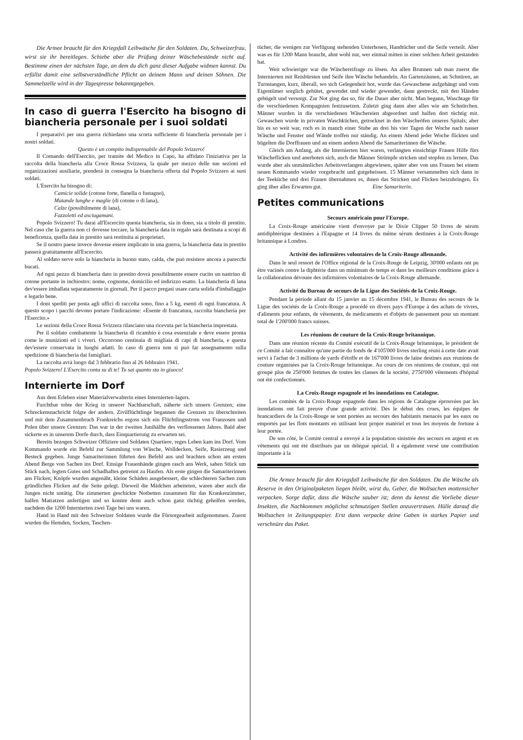Die Armee braucht für den Kriegsfall Leibwäsche für den Soldaten. Du, Schweizerfrau, wirst sie ihr bereitlegen. Schiebe aber die Prüfung deiner Wäschebestände nicht auf. Bestimme einen der nächsten Tage, an dem du dich ganz dieser Aufgabe widmen kannst. Du erfüllst damit eine selbstverständliche Pflicht an deinem Mann und deinen Söhnen. Die Sammelstelle wird in der Tagespresse bekanntgegeben.
In caso di guerra l'Esercito ha bisogno di biancheria personale per i suoi soldati
I preparativi per una guerra richiedano una scorta sufficiente di biancheria personale per i nostri soldati.
Questo è un compito indispensabile del Popolo Svizzero!
Il Comando dell'Esercito, per tramite del Medico in Capo, ha affidato l'iniziativa per la raccolta della biancheria alla Croce Rossa Svizzera, la quale per mezzo delle sue sezioni ed organizzazioni ausiliarie, prenderà in consegna la biancheria offerta dal Popolo Svizzero ai suoi soldati.
L'Esercito ha bisogno di:
Camicie solide (cotone forte, flanella o fustagno),
Mutande lunghe e maglie (di cotone o di lana),
Calze (possibilmente di lana),
Fazzoletti ed asciugamani.
Popolo Svizzero! Tu darai all'Escercito questa biancheria, sia in dono, sia a titolo di prestito. Nel caso che la guerra non ci dovesse toccare, la biancheria data in regalo sarà destinata a scopi di beneficenza, quella data in prestito sarà restituita ai proprietari.
Se il nostro paese invece dovesse essere implicato in una guerra, la biancheria data in prestito passerà gratuitamente all'Escercito.
Al soldato serve solo la biancheria in buono stato, calda, che può resistere ancora a parecchi bucati.
Ad ogni pezzo di biancheria dato in prestito dovrà possibilmente essere cucito un nastrino di cotone portante in inchiostro: nome, cognome, domicilio ed indirizzo esatto. La biancheria di lana dev'essere imballata separatamente in giornali. Per il pacco pregasi usare carta solida d'imballaggio e legarlo bene.
I doni spediti per posta agli uffici di raccolta sono, fino a 5 kg, esenti di ogni francatura. A questo scopo i pacchi devono portare l'indicazione: «Esente di francatura, raccolta biancheria per l'Esercito.»
Le sezioni della Croce Rossa Svizzera rilasciano una ricevuta per la biancheria imprestata.
Per il soldato combattente la biancheria di ricambio è cosa essenziale e deve essere pronta come le munizioni ed i viveri. Occorrono centinaia di migliaia di capi di biancheria, e questa dev'essere conservata in luoghi adatti. In caso di guerra non si può far assegnamento sulla spedizione di biancheria dai famigliari.
La raccolta avrà luogo dal 3 febbrario fino al 26 febbrairo 1941.
Popolo Svizzero! L'Esercito conta su di te! Tu sai quanto sta in giuoco!
Internierte im Dorf
Aus dem Erleben einer Materialverwalterin eines Internierten-lagers.
Furchtbar tobte der Krieg in unserer Nachbarschaft, näherte sich unsern Grenzen; eine Schreckensnachricht folgte der andern. Zivilflüchtlinge begannen die Grenzen zu überschreiten und mit dem Zusammenbruch Frankreichs ergoss sich ein Flüchtlingsstrom von Franzosen und Polen über unsere Grenzen: Das war in der zweiten Junihälfte des verflossenen Jahres. Bald aber sickerte es in unserem Dorfe durch, dass Einquartierung zu erwarten sei.
Bereits bezogen Schweizer Offiziere und Soldaten Quartiere, reges Leben kam ins Dorf. Vom Kommando wurde ein Befehl zur Sammlung von Wäsche, Wolldecken, Seife, Rasierzeug und Besteck gegeben. Junge Samariterinnen führten den Befehl aus und brachten schon am ersten Abend Berge von Sachen ins Dorf. Emsige Frauenhände gingen rasch ans Werk, sahen Stück um Stück nach, legten Gutes und Schadhaftes getrennt zu Haufen. Als erste gingen die Samariterinnen ans Flicken; Knöpfe wurden angenäht, kleine Schäden ausgebessert, die schlechteren Sachen zum gründlichen Flicken auf die Seite gelegt. Dieweil die Mädchen arbeiteten, waren aber auch die Jungen nicht untätig. Die zimmerten geschickte Notbetten zusammen für das Krankenzimmer, halfen Matratzen anfertigen und so konnte denn auch schon ganz tüchtig geholfen werden, nachdem die 1200 Internierten zwei Tage bei uns waren.
Hand in Hand mit den Schweizer Soldaten wurde die Fürsorgearbeit aufgenommen. Zuerst wurden die Hemden, Socken, Taschen-
tücher, die wenigen zur Verfügung stehenden Unterhosen, Handtücher und die Seife verteilt. Aber was es für 1200 Mann braucht, ahnt wohl nur, wer einmal mitten in einer solchen Arbeit gestanden hat.
Weit schwieriger war die Wäschereifrage zu lösen. An allen Brunnen sah man zuerst die Internierten mit Reisbürsten und Seife ihre Wäsche behandeln. An Gartenzäunen, an Schnüren, an Turnstangen, kurz, überall, wo sich Gelegenheit bot, wurde das Gewaschene aufgehängt und vom Eigentümer sorglich gehütet, gewendet und wieder gewendet, dann gestreckt, mit den Händen gebügelt und versorgt. Zur Not ging das so, für die Dauer aber nicht. Man begann, Waschtage für die verschiedenen Kompagnien festzusetzen. Zuletzt ging dann aber alles wie am Schnürchen. Männer wurden in die verschiedenen Wäschereien abgeordnet und halfen dort tüchtig mit. Gewaschen wurde in privaten Waschküchen, getrocknet in den Wäscheöfen unseres Spitals; aber bis es so weit war, roch es in manch einer Stube an drei bis vier Tagen der Woche nach nasser Wäsche und Fenster und Wände troffen nur ständig. An einem Abend jeder Woche flickten und bügelten die Dorffrauen und an einem andern Abend die Samariterinnen die Wäsche.
Gleich am Anfang, als die Internierten hier waren, verlangten einsichtige Frauen Hilfe fürs Wäscheflicken und anerboten sich, auch die Männer Strümpfe stricken und stopfen zu lernen. Das wurde aber als unmännliches Arbeitsverlangen abgewiesen, später aber von uns Frauen bei einem neuen Kommando wieder vorgebracht und gutgeheissen. 15 Männer versammelten sich dann in der Teeküche und drei Frauen übernahmen es, ihnen das Stricken und Flicken beizubringen. Es ging über alles Erwarten gut. Eine Samariterin.
Petites communications
Secours américain pour l'Europe.
La Croix-Rouge américaine vient d'envoyer par le Dixie Clipper 50 livres de sérum antidiphtérique destinées à l'Espagne et 14 livres du même sérum destinées à la Croix-Rouge britannique à Londres.
Activité des infirmières volontaires de la Croix-Rouge allemande.
Dans le seul ressort de l'Office régional de la Croix-Rouge de Leipzig, 30'000 enfants ont pu être vacinés contre la diphtérie dans un minimum de temps et dans les meilleurs conditions grâce à la collaboration dévouée des infirmières volontaires de la Croix-Rouge allemande.
Activité du Bureau de secours de la Ligue des Sociétés de la Croix-Rouge.
Pendant la période allant du 15 janvier au 15 décembre 1941, le Bureau des secours de la Ligue des sociétés de la Croix-Rouge a procédé en divers pays d'Europe à des achats de vivres, d'aliments pour enfants, de vêtements, de médicaments et d'objets de pansement pour un montant total de 1'200'000 francs suisses.
Les réunions de couture de la Croix-Rouge britannique.
Dans une réunion récente du Comité exécutif de la Croix-Rouge britannique, le président de ce Comité a fait connaître qu'une partie du fonds de 4'105'000 livres sterling réuni à cette date avait servi à l'achat de 3 millions de yards d'étoffe et de 167'000 livres de laine destinés aux réunions de couture organisées par la Croix-Rouge britannique. Au cours de ces réunions de couture, qui ont groupé plus de 250'000 femmes de toutes les classes de la société, 2'750'000 vêtements d'hôpital ont été confectionnés.
La Croix-Rouge espagnole et les inondations en Catalogne.
Les comités de la Croix-Rouge espagnole dans les régions de Catalogne éprouvées par les inondations ont fait preuve d'une grande activité. Dès le début des crues, les équipes de brancardiers de la Croix-Rouge se sont portées au secours des habitants menacés par les eaux ou emportés par les flots montants en utilisant leur propre matériel et tous les moyens de fortune à leur portée.
De son côté, le Comité central a envoyé à la population sinistrée des secours en argent et en vêtements qui ont été distribués par un délégué spécial. Il a également versé une contribution importante à la
Die Armee braucht für den Kriegsfall Leibwäsche für den Soldaten. Da die Wäsche als Reserve in den Originalpaketen liegen bleibt, wirst du, Geber, die Wollsachen mottensicher verpacken. Sorge dafür, dass die Wäsche sauber ist; denn du kennst die Vorliebe dieser Insekten, die Nachkommen möglichst schmutzigen Stellen anzuvertrauen. Hülle darauf die Wollsachen in Zeitungspapier. Erst dann verpacke deine Gaben in starkes Papier und verschnüre das Paket.